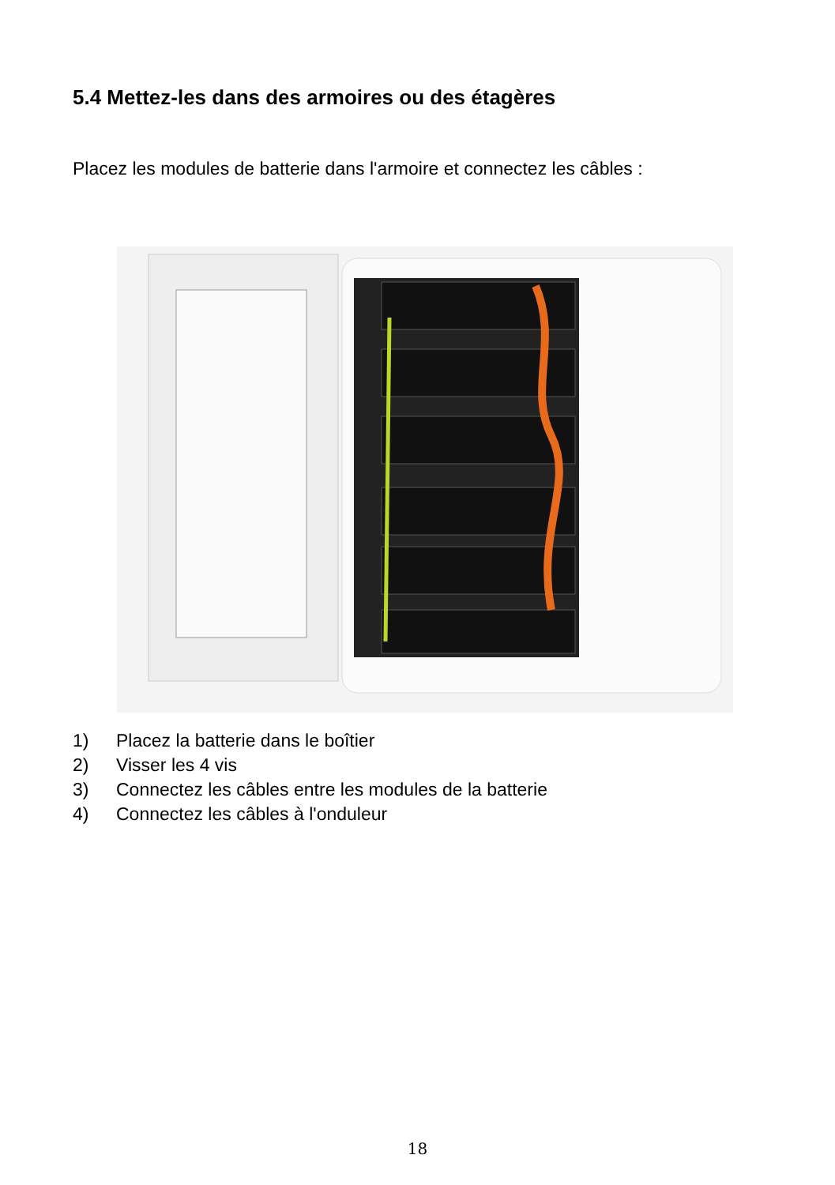5.4 Mettez-les dans des armoires ou des étagères
Placez les modules de batterie dans l'armoire et connectez les câbles :
1) Placez la batterie dans le boîtier
2) Visser les 4 vis
3) Connectez les câbles entre les modules de la batterie
4) Connectez les câbles à l'onduleur
18